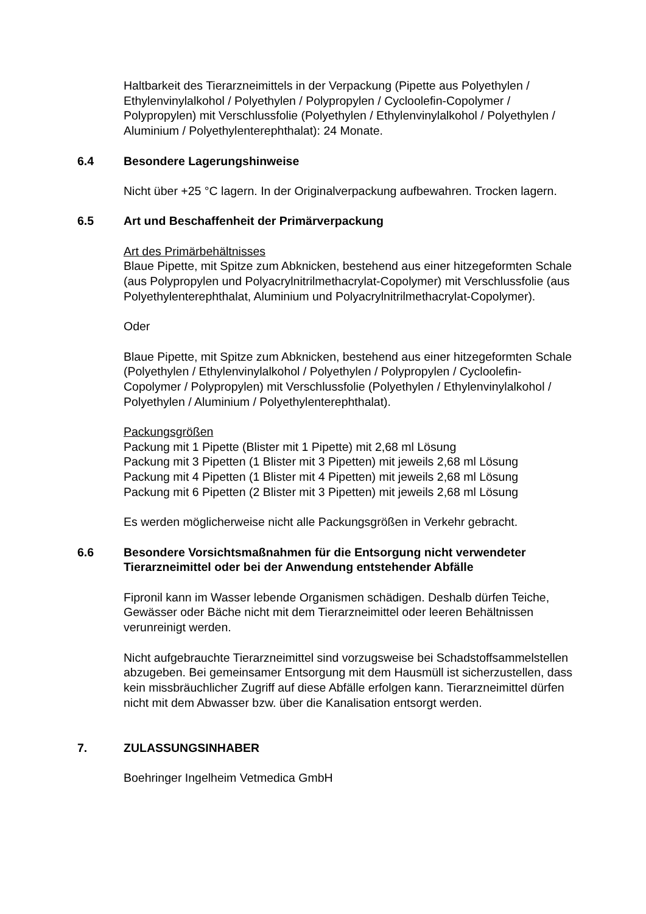Haltbarkeit des Tierarzneimittels in der Verpackung (Pipette aus Polyethylen / Ethylenvinylalkohol / Polyethylen / Polypropylen / Cycloolefin-Copolymer / Polypropylen) mit Verschlussfolie (Polyethylen / Ethylenvinylalkohol / Polyethylen / Aluminium / Polyethylenterephthalat): 24 Monate.
6.4 Besondere Lagerungshinweise
Nicht über +25 °C lagern. In der Originalverpackung aufbewahren. Trocken lagern.
6.5 Art und Beschaffenheit der Primärverpackung
Art des Primärbehältnisses
Blaue Pipette, mit Spitze zum Abknicken, bestehend aus einer hitzegeformten Schale (aus Polypropylen und Polyacrylnitrilmethacrylat-Copolymer) mit Verschlussfolie (aus Polyethylenterephthalat, Aluminium und Polyacrylnitrilmethacrylat-Copolymer).
Oder
Blaue Pipette, mit Spitze zum Abknicken, bestehend aus einer hitzegeformten Schale (Polyethylen / Ethylenvinylalkohol / Polyethylen / Polypropylen / Cycloolefin-Copolymer / Polypropylen) mit Verschlussfolie (Polyethylen / Ethylenvinylalkohol / Polyethylen / Aluminium / Polyethylenterephthalat).
Packungsgrößen
Packung mit 1 Pipette (Blister mit 1 Pipette) mit 2,68 ml Lösung
Packung mit 3 Pipetten (1 Blister mit 3 Pipetten) mit jeweils 2,68 ml Lösung
Packung mit 4 Pipetten (1 Blister mit 4 Pipetten) mit jeweils 2,68 ml Lösung
Packung mit 6 Pipetten (2 Blister mit 3 Pipetten) mit jeweils 2,68 ml Lösung
Es werden möglicherweise nicht alle Packungsgrößen in Verkehr gebracht.
6.6 Besondere Vorsichtsmaßnahmen für die Entsorgung nicht verwendeter Tierarzneimittel oder bei der Anwendung entstehender Abfälle
Fipronil kann im Wasser lebende Organismen schädigen. Deshalb dürfen Teiche, Gewässer oder Bäche nicht mit dem Tierarzneimittel oder leeren Behältnissen verunreinigt werden.
Nicht aufgebrauchte Tierarzneimittel sind vorzugsweise bei Schadstoffsammelstellen abzugeben. Bei gemeinsamer Entsorgung mit dem Hausmüll ist sicherzustellen, dass kein missbräuchlicher Zugriff auf diese Abfälle erfolgen kann. Tierarzneimittel dürfen nicht mit dem Abwasser bzw. über die Kanalisation entsorgt werden.
7. ZULASSUNGSINHABER
Boehringer Ingelheim Vetmedica GmbH